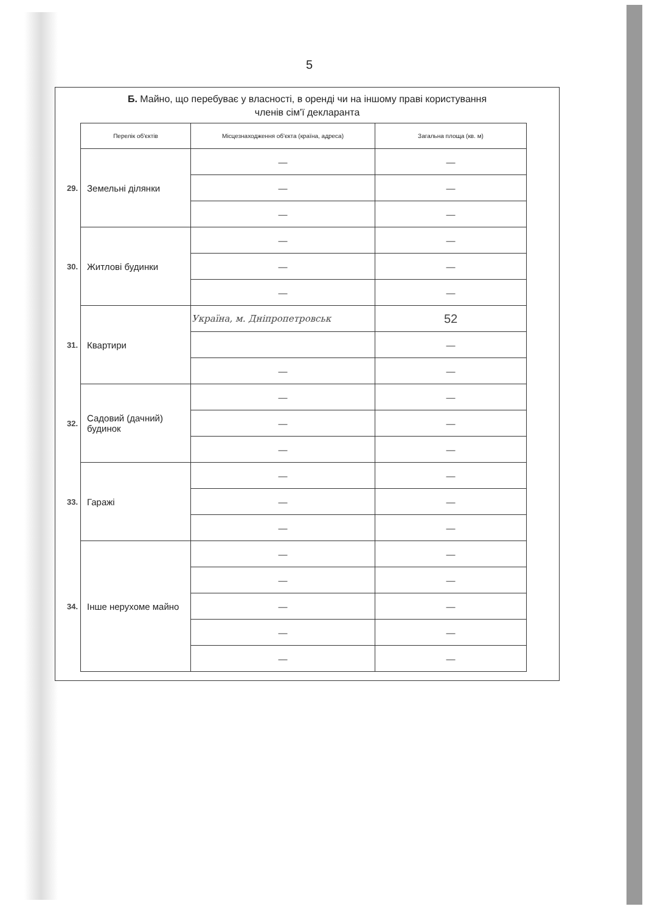5
Б. Майно, що перебуває у власності, в оренді чи на іншому праві користування
членів сім'ї декларанта
| | Перелік об'єктів | Місцезнаходження об'єкта (країна, адреса) | Загальна площа (кв. м) |
| 29. | Земельні ділянки | — | — |
| | | — | — |
| | | — | — |
| 30. | Житлові будинки | — | — |
| | | — | — |
| | | — | — |
| 31. | Квартири | Україна, м. Дніпропетровськ | 52 |
| | | | — |
| | | — | — |
| 32. | Садовий (дачний) будинок | — | — |
| | | — | — |
| | | — | — |
| 33. | Гаражі | — | — |
| | | — | — |
| | | — | — |
| 34. | Інше нерухоме майно | — | — |
| | | — | — |
| | | — | — |
| | | — | — |
| | | — | — |